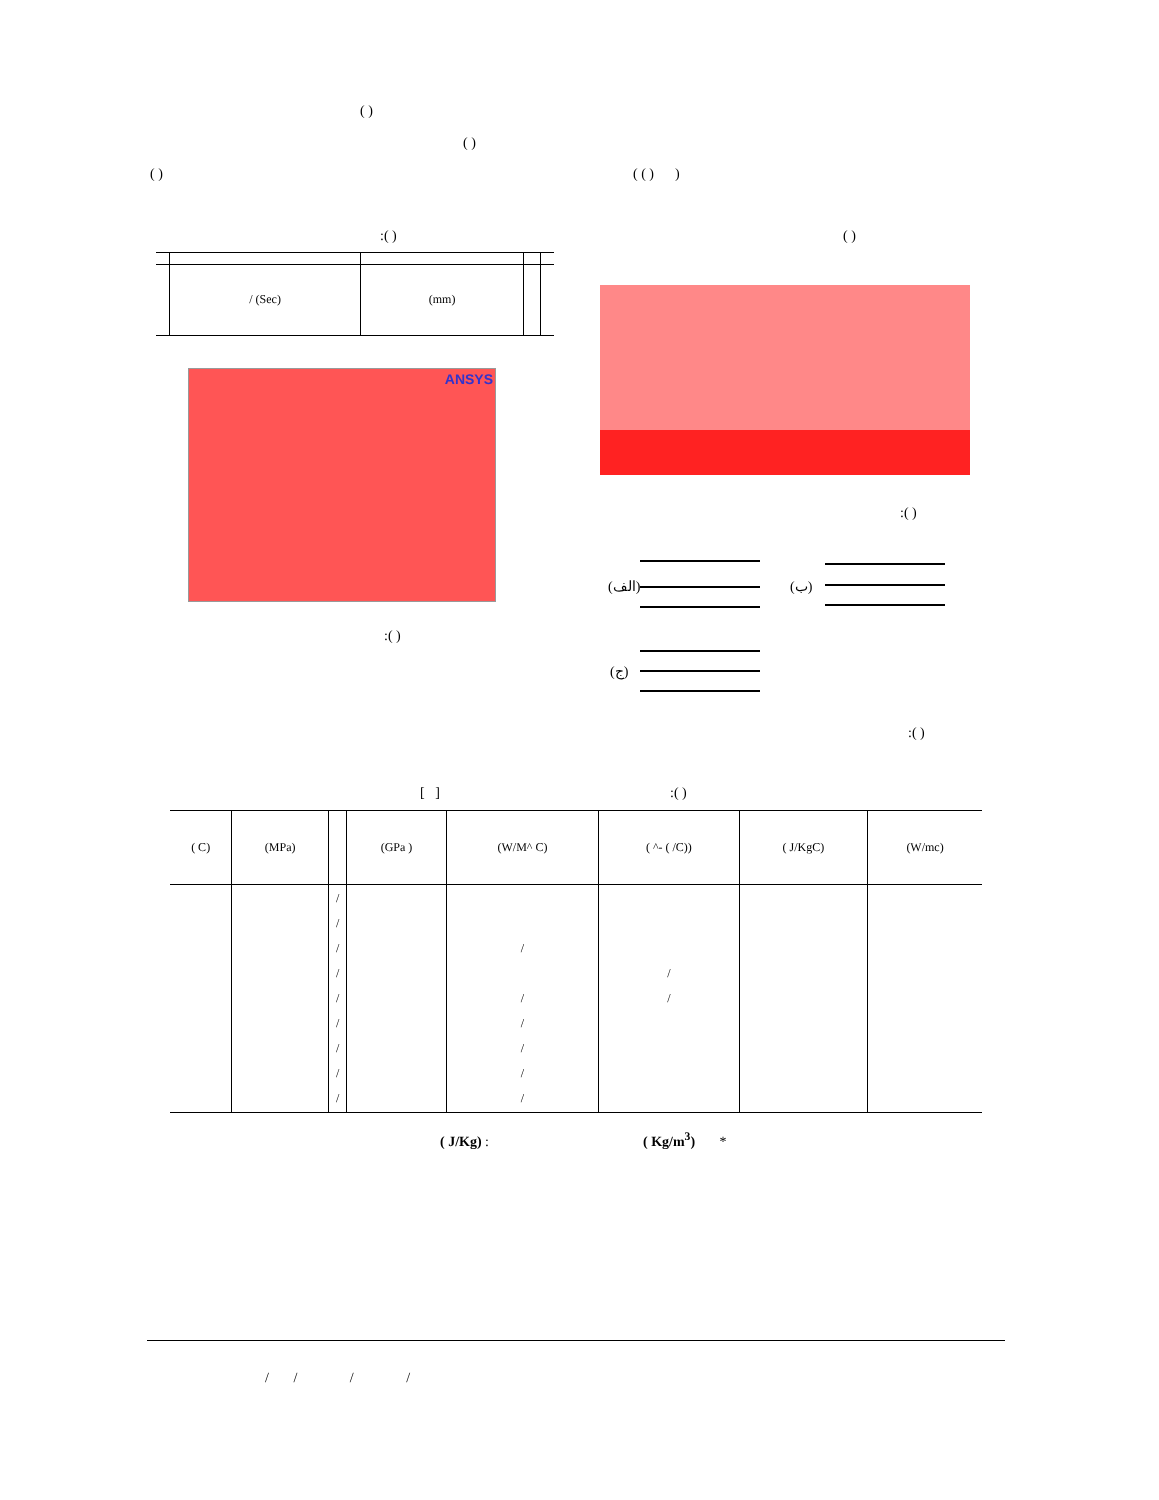( )
( )
( ) ( ( ) )
:( ) ( )
| | / (Sec) | (mm) | | |
ANSYS
:( )
(الف) (ب)
(ج)
:( )
:( )
[ ] :( )
| ( C) | (MPa) | | (GPa ) | (W/M^ C) | ( ^- ( /C)) | ( J/KgC) | (W/mc) |
| | | / / / / / / / / / | | / / / / / / | / / | | |
( J/Kg) : ( Kg/m<sup>3</sup>) *
/ / / /